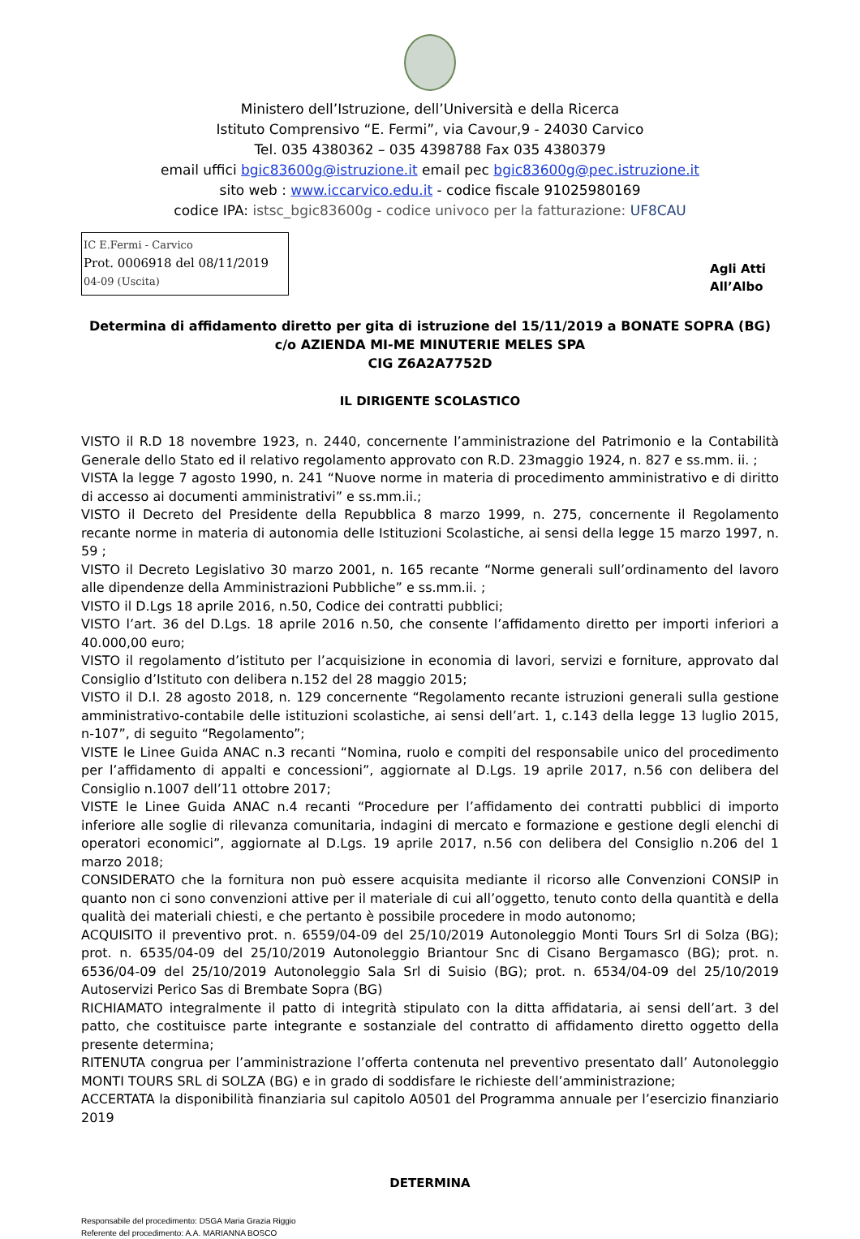Ministero dell’Istruzione, dell’Università e della Ricerca
Istituto Comprensivo “E. Fermi”, via Cavour,9 - 24030 Carvico
Tel. 035 4380362 – 035 4398788 Fax 035 4380379
email uffici bgic83600g@istruzione.it email pec bgic83600g@pec.istruzione.it
sito web : www.iccarvico.edu.it - codice fiscale 91025980169
codice IPA: istsc_bgic83600g - codice univoco per la fatturazione: UF8CAU
IC E.Fermi - Carvico
Prot. 0006918 del 08/11/2019
04-09 (Uscita)
Agli Atti
All’Albo
Determina di affidamento diretto per gita di istruzione del 15/11/2019 a BONATE SOPRA (BG)
c/o AZIENDA MI-ME MINUTERIE MELES SPA
CIG Z6A2A7752D
IL DIRIGENTE SCOLASTICO
VISTO il R.D 18 novembre 1923, n. 2440, concernente l’amministrazione del Patrimonio e la Contabilità Generale dello Stato ed il relativo regolamento approvato con R.D. 23maggio 1924, n. 827 e ss.mm. ii. ;
VISTA la legge 7 agosto 1990, n. 241 “Nuove norme in materia di procedimento amministrativo e di diritto di accesso ai documenti amministrativi” e ss.mm.ii.;
VISTO il Decreto del Presidente della Repubblica 8 marzo 1999, n. 275, concernente il Regolamento recante norme in materia di autonomia delle Istituzioni Scolastiche, ai sensi della legge 15 marzo 1997, n. 59 ;
VISTO il Decreto Legislativo 30 marzo 2001, n. 165 recante “Norme generali sull’ordinamento del lavoro alle dipendenze della Amministrazioni Pubbliche” e ss.mm.ii. ;
VISTO il D.Lgs 18 aprile 2016, n.50, Codice dei contratti pubblici;
VISTO l’art. 36 del D.Lgs. 18 aprile 2016 n.50, che consente l’affidamento diretto per importi inferiori a 40.000,00 euro;
VISTO il regolamento d’istituto per l’acquisizione in economia di lavori, servizi e forniture, approvato dal Consiglio d’Istituto con delibera n.152 del 28 maggio 2015;
VISTO il D.I. 28 agosto 2018, n. 129 concernente “Regolamento recante istruzioni generali sulla gestione amministrativo-contabile delle istituzioni scolastiche, ai sensi dell’art. 1, c.143 della legge 13 luglio 2015, n-107”, di seguito “Regolamento”;
VISTE le Linee Guida ANAC n.3 recanti “Nomina, ruolo e compiti del responsabile unico del procedimento per l’affidamento di appalti e concessioni”, aggiornate al D.Lgs. 19 aprile 2017, n.56 con delibera del Consiglio n.1007 dell’11 ottobre 2017;
VISTE le Linee Guida ANAC n.4 recanti “Procedure per l’affidamento dei contratti pubblici di importo inferiore alle soglie di rilevanza comunitaria, indagini di mercato e formazione e gestione degli elenchi di operatori economici”, aggiornate al D.Lgs. 19 aprile 2017, n.56 con delibera del Consiglio n.206 del 1 marzo 2018;
CONSIDERATO che la fornitura non può essere acquisita mediante il ricorso alle Convenzioni CONSIP in quanto non ci sono convenzioni attive per il materiale di cui all’oggetto, tenuto conto della quantità e della qualità dei materiali chiesti, e che pertanto è possibile procedere in modo autonomo;
ACQUISITO il preventivo prot. n. 6559/04-09 del 25/10/2019 Autonoleggio Monti Tours Srl di Solza (BG); prot. n. 6535/04-09 del 25/10/2019 Autonoleggio Briantour Snc di Cisano Bergamasco (BG); prot. n. 6536/04-09 del 25/10/2019 Autonoleggio Sala Srl di Suisio (BG); prot. n. 6534/04-09 del 25/10/2019 Autoservizi Perico Sas di Brembate Sopra (BG)
RICHIAMATO integralmente il patto di integrità stipulato con la ditta affidataria, ai sensi dell’art. 3 del patto, che costituisce parte integrante e sostanziale del contratto di affidamento diretto oggetto della presente determina;
RITENUTA congrua per l’amministrazione l’offerta contenuta nel preventivo presentato dall’ Autonoleggio MONTI TOURS SRL di SOLZA (BG) e in grado di soddisfare le richieste dell’amministrazione;
ACCERTATA la disponibilità finanziaria sul capitolo A0501 del Programma annuale per l’esercizio finanziario 2019
DETERMINA
Responsabile del procedimento: DSGA Maria Grazia Riggio
Referente del procedimento: A.A. MARIANNA BOSCO